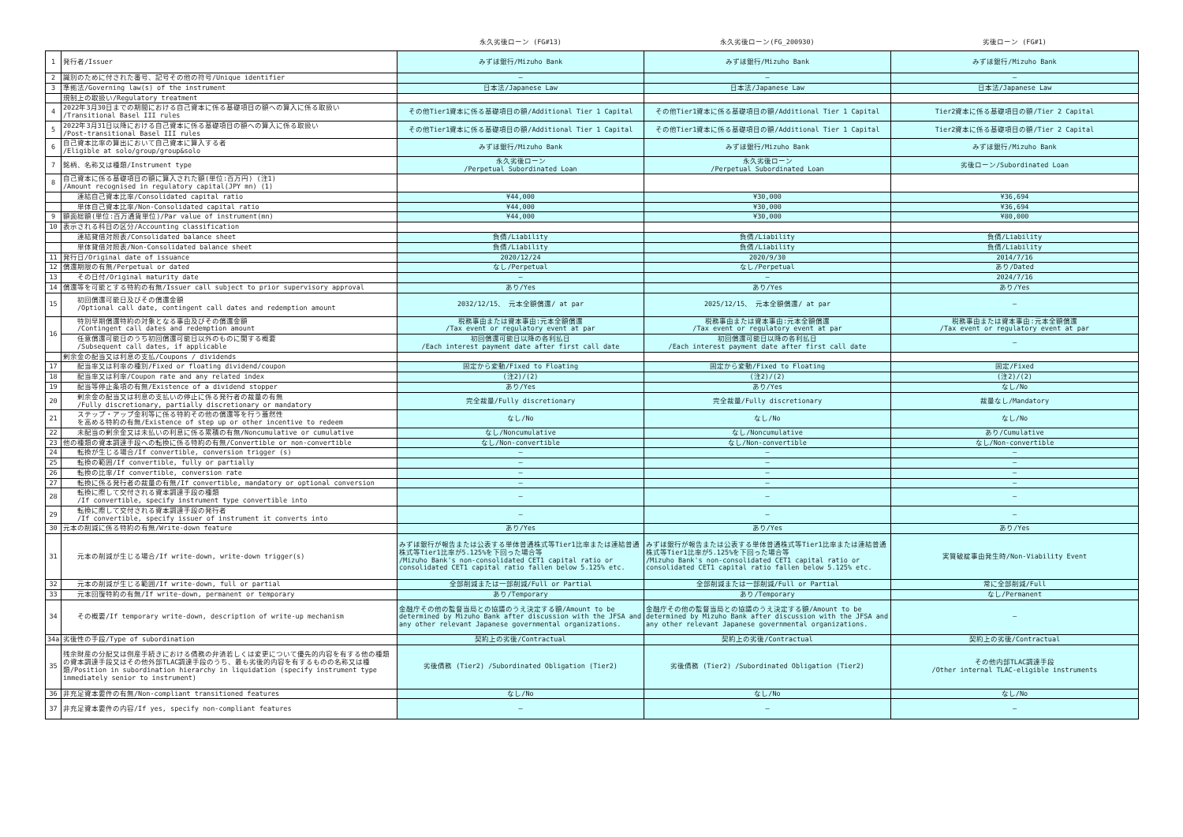| | | 永久劣後ローン (FG#13) | 永久劣後ローン(FG_200930) | 劣後ローン (FG#1) |
| --- | --- | --- | --- | --- |
| 1 | 発行者/Issuer | みずほ銀行/Mizuho Bank | みずほ銀行/Mizuho Bank | みずほ銀行/Mizuho Bank |
| 2 | 識別のために付された番号、記号その他の符号/Unique identifier | — | — | — |
| 3 | 準拠法/Governing law(s) of the instrument | 日本法/Japanese Law | 日本法/Japanese Law | 日本法/Japanese Law |
| | 規制上の取扱い/Regulatory treatment | | | |
| 4 | 2022年3月30日までの期間における自己資本に係る基礎項目の額への算入に係る取扱い /Transitional Basel III rules | その他Tier1資本に係る基礎項目の額/Additional Tier 1 Capital | その他Tier1資本に係る基礎項目の額/Additional Tier 1 Capital | Tier2資本に係る基礎項目の額/Tier 2 Capital |
| 5 | 2022年3月31日以降における自己資本に係る基礎項目の額への算入に係る取扱い /Post-transitional Basel III rules | その他Tier1資本に係る基礎項目の額/Additional Tier 1 Capital | その他Tier1資本に係る基礎項目の額/Additional Tier 1 Capital | Tier2資本に係る基礎項目の額/Tier 2 Capital |
| 6 | 自己資本比率の算出において自己資本に算入する者 /Eligible at solo/group/group&solo | みずほ銀行/Mizuho Bank | みずほ銀行/Mizuho Bank | みずほ銀行/Mizuho Bank |
| 7 | 銘柄、名称又は種類/Instrument type | 永久劣後ローン /Perpetual Subordinated Loan | 永久劣後ローン /Perpetual Subordinated Loan | 劣後ローン/Subordinated Loan |
| 8 | 自己資本に係る基礎項目の額に算入された額(単位:百万円) (注1) /Amount recognised in regulatory capital(JPY mn) (1) | | | |
| | 連結自己資本比率/Consolidated capital ratio | ¥44,000 | ¥30,000 | ¥36,694 |
| | 単体自己資本比率/Non-Consolidated capital ratio | ¥44,000 | ¥30,000 | ¥36,694 |
| 9 | 額面総額(単位:百万通貨単位)/Par value of instrument(mn) | ¥44,000 | ¥30,000 | ¥80,000 |
| 10 | 表示される科目の区分/Accounting classification | | | |
| | 連結貸借対照表/Consolidated balance sheet | 負債/Liability | 負債/Liability | 負債/Liability |
| | 単体貸借対照表/Non-Consolidated balance sheet | 負債/Liability | 負債/Liability | 負債/Liability |
| 11 | 発行日/Original date of issuance | 2020/12/24 | 2020/9/30 | 2014/7/16 |
| 12 | 償還期限の有無/Perpetual or dated | なし/Perpetual | なし/Perpetual | あり/Dated |
| 13 | その日付/Original maturity date | — | — | 2024/7/16 |
| 14 | 償還等を可能とする特約の有無/Issuer call subject to prior supervisory approval | あり/Yes | あり/Yes | あり/Yes |
| 15 | 初回償還可能日及びその償還金額 /Optional call date, contingent call dates and redemption amount | 2032/12/15、 元本全額償還/ at par | 2025/12/15、 元本全額償還/ at par | — |
| 16 | 特別早期償還特約の対象となる事由及びその償還金額 /Contingent call dates and redemption amount | 税務事由または資本事由:元本全額償還 /Tax event or regulatory event at par | 税務事由または資本事由:元本全額償還 /Tax event or regulatory event at par | 税務事由または資本事由:元本全額償還 /Tax event or regulatory event at par |
| | 任意償還可能日のうち初回償還可能日以外のものに関する概要 /Subsequent call dates, if applicable | 初回償還可能日以降の各利払日 /Each interest payment date after first call date | 初回償還可能日以降の各利払日 /Each interest payment date after first call date | — |
| | 剰余金の配当又は利息の支払/Coupons / dividends | | | |
| 17 | 配当率又は利率の種別/Fixed or floating dividend/coupon | 固定から変動/Fixed to Floating | 固定から変動/Fixed to Floating | 固定/Fixed |
| 18 | 配当率又は利率/Coupon rate and any related index | (注2)/(2) | (注2)/(2) | (注2)/(2) |
| 19 | 配当等停止条項の有無/Existence of a dividend stopper | あり/Yes | あり/Yes | なし/No |
| 20 | 剰余金の配当又は利息の支払いの停止に係る発行者の裁量の有無 /Fully discretionary, partially discretionary or mandatory | 完全裁量/Fully discretionary | 完全裁量/Fully discretionary | 裁量なし/Mandatory |
| 21 | ステップ・アップ金利等に係る特約その他の償還等を行う蓋然性 を高める特約の有無/Existence of step up or other incentive to redeem | なし/No | なし/No | なし/No |
| 22 | 未配当の剰余金又は未払いの利息に係る累積の有無/Noncumulative or cumulative | なし/Noncumulative | なし/Noncumulative | あり/Cumulative |
| 23 | 他の種類の資本調達手段への転換に係る特約の有無/Convertible or non-convertible | なし/Non-convertible | なし/Non-convertible | なし/Non-convertible |
| 24 | 転換が生じる場合/If convertible, conversion trigger (s) | — | — | — |
| 25 | 転換の範囲/If convertible, fully or partially | — | — | — |
| 26 | 転換の比率/If convertible, conversion rate | — | — | — |
| 27 | 転換に係る発行者の裁量の有無/If convertible, mandatory or optional conversion | — | — | — |
| 28 | 転換に際して交付される資本調達手段の種類 /If convertible, specify instrument type convertible into | — | — | — |
| 29 | 転換に際して交付される資本調達手段の発行者 /If convertible, specify issuer of instrument it converts into | — | — | — |
| 30 | 元本の削減に係る特約の有無/Write-down feature | あり/Yes | あり/Yes | あり/Yes |
| 31 | 元本の削減が生じる場合/If write-down, write-down trigger(s) | みずほ銀行が報告または公表する単体普通株式等Tier1比率または連結普通株式等Tier1比率が5.125%を下回った場合等 /Mizuho Bank's non-consolidated CET1 capital ratio or consolidated CET1 capital ratio fallen below 5.125% etc. | みずほ銀行が報告または公表する単体普通株式等Tier1比率または連結普通株式等Tier1比率が5.125%を下回った場合等 /Mizuho Bank's non-consolidated CET1 capital ratio or consolidated CET1 capital ratio fallen below 5.125% etc. | 実質破綻事由発生時/Non-Viability Event |
| 32 | 元本の削減が生じる範囲/If write-down, full or partial | 全部削減または一部削減/Full or Partial | 全部削減または一部削減/Full or Partial | 常に全部削減/Full |
| 33 | 元本回復特約の有無/If write-down, permanent or temporary | あり/Temporary | あり/Temporary | なし/Permanent |
| 34 | その概要/If temporary write-down, description of write-up mechanism | 金融庁その他の監督当局との協議のうえ決定する額/Amount to be determined by Mizuho Bank after discussion with the JFSA and any other relevant Japanese governmental organizations. | 金融庁その他の監督当局との協議のうえ決定する額/Amount to be determined by Mizuho Bank after discussion with the JFSA and any other relevant Japanese governmental organizations. | — |
| 34a | 劣後性の手段/Type of subordination | 契約上の劣後/Contractual | 契約上の劣後/Contractual | 契約上の劣後/Contractual |
| 35 | 残余財産の分配又は倒産手続きにおける債務の弁済若しくは変更について優先的内容を有する他の種類の資本調達手段又はその他外部TLAC調達手段のうち、最も劣後的内容を有するものの名称又は種類/Position in subordination hierarchy in liquidation (specify instrument type immediately senior to instrument) | 劣後債務 (Tier2) /Subordinated Obligation (Tier2) | 劣後債務 (Tier2) /Subordinated Obligation (Tier2) | その他内部TLAC調達手段 /Other internal TLAC-eligible instruments |
| 36 | 非充足資本要件の有無/Non-compliant transitioned features | なし/No | なし/No | なし/No |
| 37 | 非充足資本要件の内容/If yes, specify non-compliant features | — | — | — |